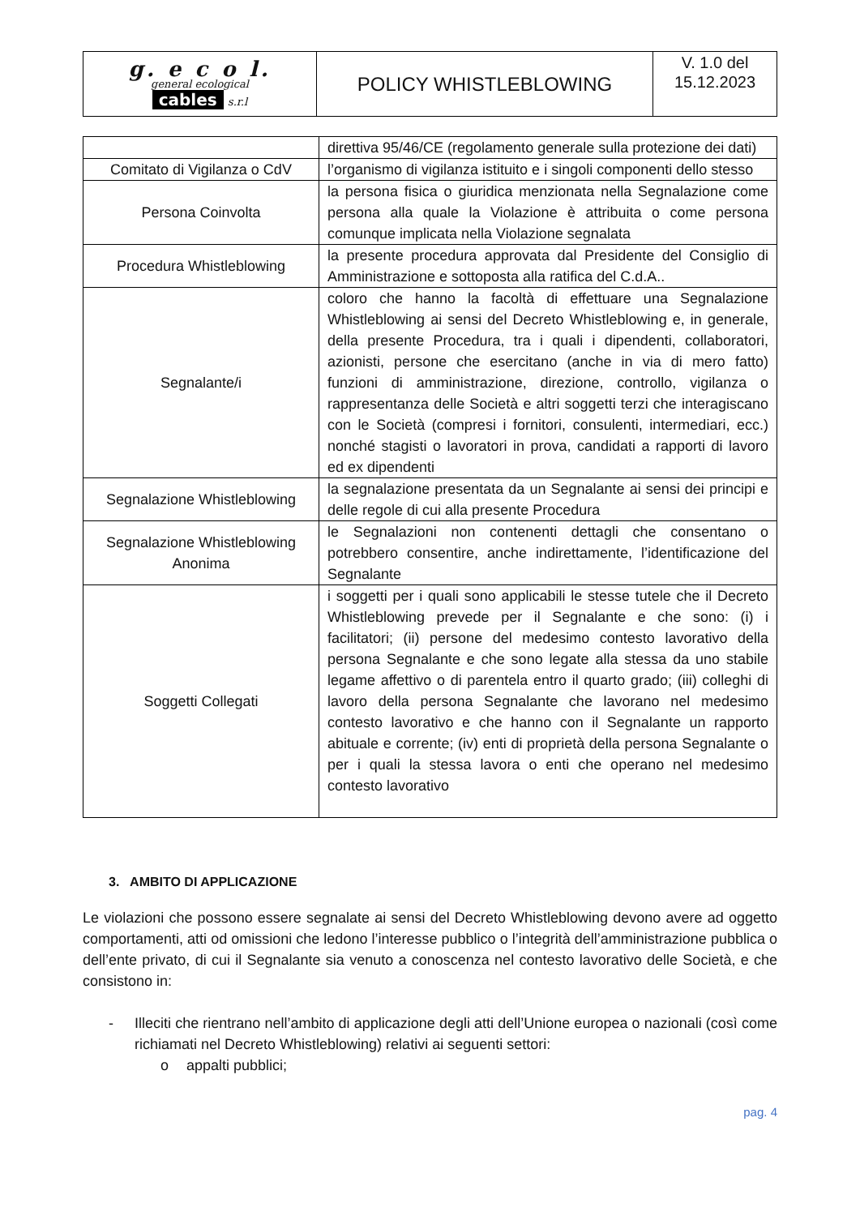| g. e c o l. general ecological cables s.r.l | POLICY WHISTLEBLOWING | V. 1.0 del 15.12.2023 |
| | direttiva 95/46/CE (regolamento generale sulla protezione dei dati) |
| Comitato di Vigilanza o CdV | l’organismo di vigilanza istituito e i singoli componenti dello stesso |
| Persona Coinvolta | la persona fisica o giuridica menzionata nella Segnalazione come persona alla quale la Violazione è attribuita o come persona comunque implicata nella Violazione segnalata |
| Procedura Whistleblowing | la presente procedura approvata dal Presidente del Consiglio di Amministrazione e sottoposta alla ratifica del C.d.A.. |
| Segnalante/i | coloro che hanno la facoltà di effettuare una Segnalazione Whistleblowing ai sensi del Decreto Whistleblowing e, in generale, della presente Procedura, tra i quali i dipendenti, collaboratori, azionisti, persone che esercitano (anche in via di mero fatto) funzioni di amministrazione, direzione, controllo, vigilanza o rappresentanza delle Società e altri soggetti terzi che interagiscano con le Società (compresi i fornitori, consulenti, intermediari, ecc.) nonché stagisti o lavoratori in prova, candidati a rapporti di lavoro ed ex dipendenti |
| Segnalazione Whistleblowing | la segnalazione presentata da un Segnalante ai sensi dei principi e delle regole di cui alla presente Procedura |
| Segnalazione Whistleblowing Anonima | le Segnalazioni non contenenti dettagli che consentano o potrebbero consentire, anche indirettamente, l’identificazione del Segnalante |
| Soggetti Collegati | i soggetti per i quali sono applicabili le stesse tutele che il Decreto Whistleblowing prevede per il Segnalante e che sono: (i) i facilitatori; (ii) persone del medesimo contesto lavorativo della persona Segnalante e che sono legate alla stessa da uno stabile legame affettivo o di parentela entro il quarto grado; (iii) colleghi di lavoro della persona Segnalante che lavorano nel medesimo contesto lavorativo e che hanno con il Segnalante un rapporto abituale e corrente; (iv) enti di proprietà della persona Segnalante o per i quali la stessa lavora o enti che operano nel medesimo contesto lavorativo |
3. AMBITO DI APPLICAZIONE
Le violazioni che possono essere segnalate ai sensi del Decreto Whistleblowing devono avere ad oggetto comportamenti, atti od omissioni che ledono l’interesse pubblico o l’integrità dell’amministrazione pubblica o dell’ente privato, di cui il Segnalante sia venuto a conoscenza nel contesto lavorativo delle Società, e che consistono in:
- Illeciti che rientrano nell’ambito di applicazione degli atti dell’Unione europea o nazionali (così come richiamati nel Decreto Whistleblowing) relativi ai seguenti settori:
o appalti pubblici;
pag. 4